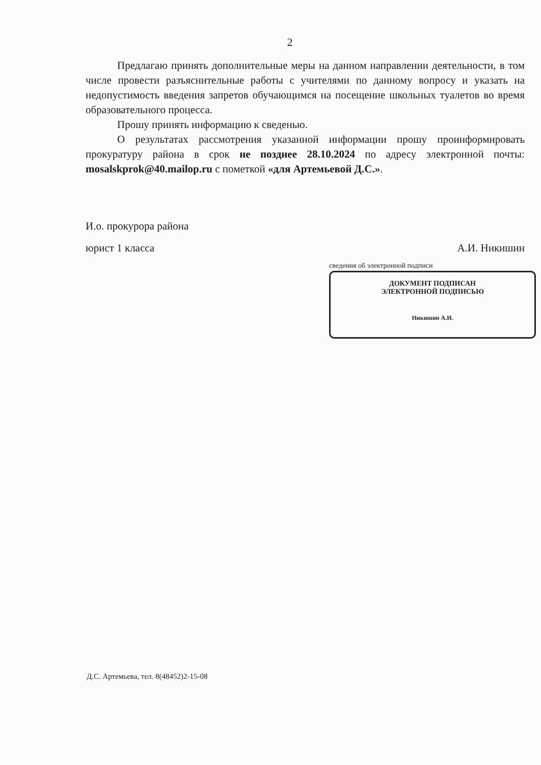2
Предлагаю принять дополнительные меры на данном направлении деятельности, в том числе провести разъяснительные работы с учителями по данному вопросу и указать на недопустимость введения запретов обучающимся на посещение школьных туалетов во время образовательного процесса.
Прошу принять информацию к сведенью.
О результатах рассмотрения указанной информации прошу проинформировать прокуратуру района в срок не позднее 28.10.2024 по адресу электронной почты: mosalskprok@40.mailop.ru с пометкой «для Артемьевой Д.С.».
И.о. прокурора района
юрист 1 класса А.И. Никишин
сведения об электронной подписи
ДОКУМЕНТ ПОДПИСАН
ЭЛЕКТРОННОЙ ПОДПИСЬЮ
Никишин А.И.
Д.С. Артемьева, тел. 8(48452)2-15-08